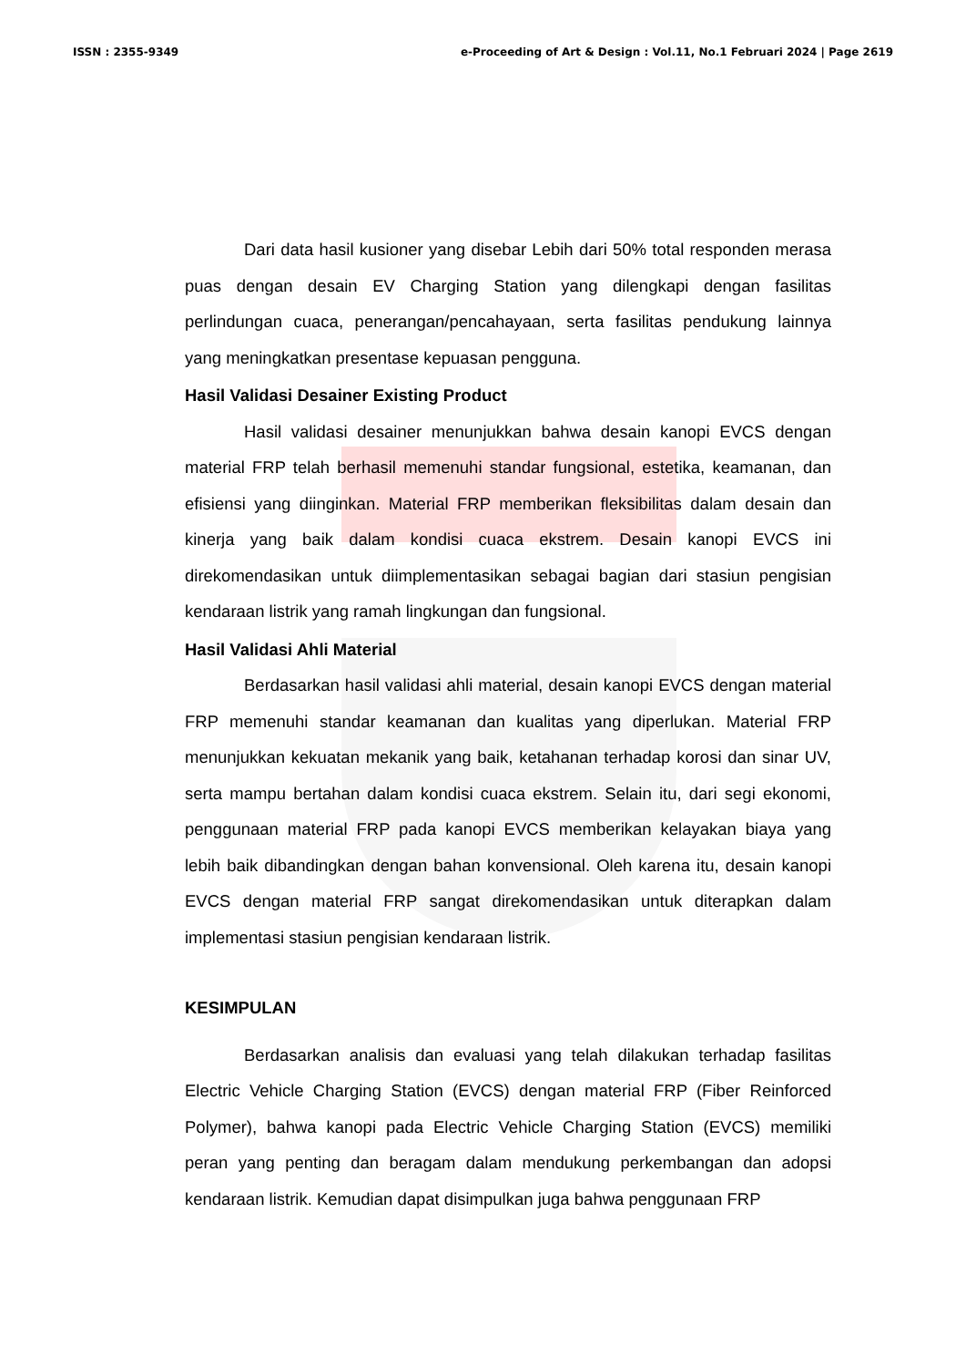ISSN : 2355-9349 e-Proceeding of Art & Design : Vol.11, No.1 Februari 2024 | Page 2619
Dari data hasil kusioner yang disebar Lebih dari 50% total responden merasa puas dengan desain EV Charging Station yang dilengkapi dengan fasilitas perlindungan cuaca, penerangan/pencahayaan, serta fasilitas pendukung lainnya yang meningkatkan presentase kepuasan pengguna.
Hasil Validasi Desainer Existing Product
Hasil validasi desainer menunjukkan bahwa desain kanopi EVCS dengan material FRP telah berhasil memenuhi standar fungsional, estetika, keamanan, dan efisiensi yang diinginkan. Material FRP memberikan fleksibilitas dalam desain dan kinerja yang baik dalam kondisi cuaca ekstrem. Desain kanopi EVCS ini direkomendasikan untuk diimplementasikan sebagai bagian dari stasiun pengisian kendaraan listrik yang ramah lingkungan dan fungsional.
Hasil Validasi Ahli Material
Berdasarkan hasil validasi ahli material, desain kanopi EVCS dengan material FRP memenuhi standar keamanan dan kualitas yang diperlukan. Material FRP menunjukkan kekuatan mekanik yang baik, ketahanan terhadap korosi dan sinar UV, serta mampu bertahan dalam kondisi cuaca ekstrem. Selain itu, dari segi ekonomi, penggunaan material FRP pada kanopi EVCS memberikan kelayakan biaya yang lebih baik dibandingkan dengan bahan konvensional. Oleh karena itu, desain kanopi EVCS dengan material FRP sangat direkomendasikan untuk diterapkan dalam implementasi stasiun pengisian kendaraan listrik.
KESIMPULAN
Berdasarkan analisis dan evaluasi yang telah dilakukan terhadap fasilitas Electric Vehicle Charging Station (EVCS) dengan material FRP (Fiber Reinforced Polymer), bahwa kanopi pada Electric Vehicle Charging Station (EVCS) memiliki peran yang penting dan beragam dalam mendukung perkembangan dan adopsi kendaraan listrik. Kemudian dapat disimpulkan juga bahwa penggunaan FRP